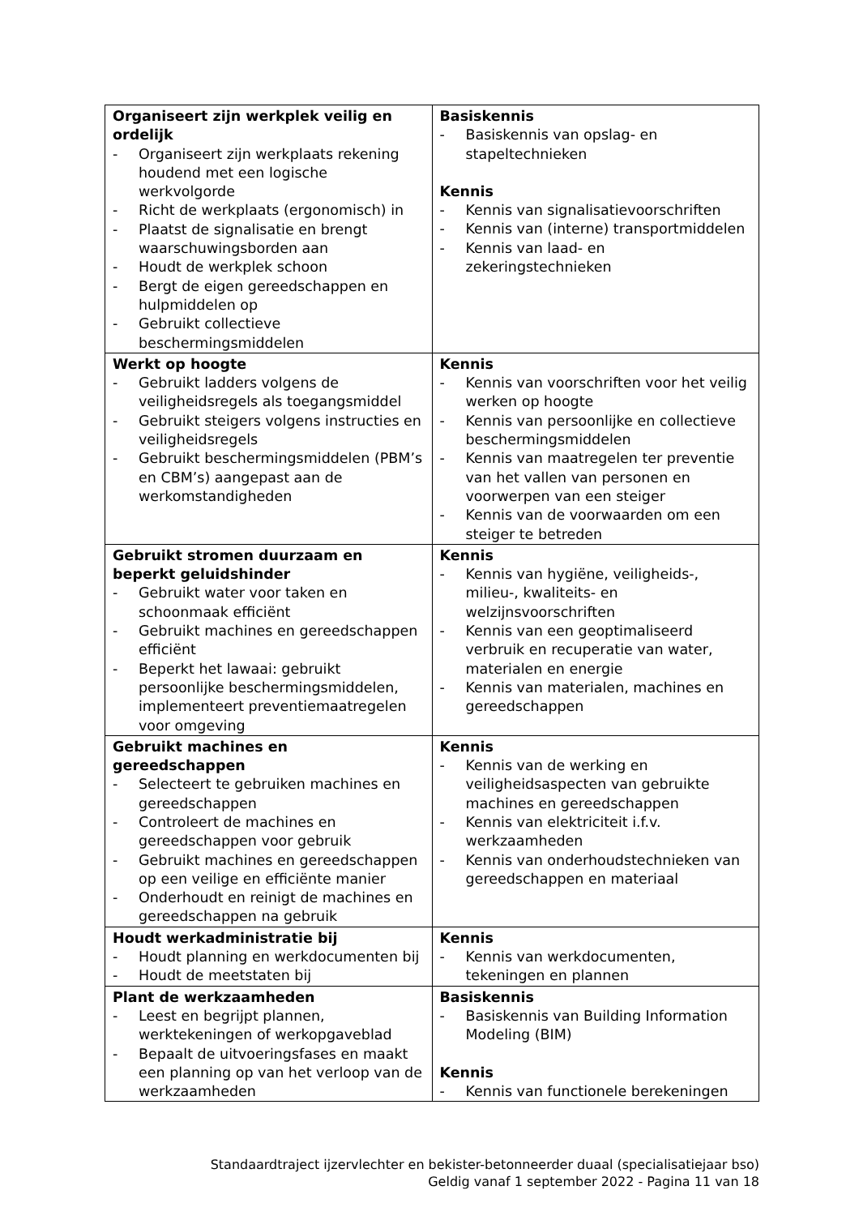| Organiseert zijn werkplek veilig en ordelijk - Organiseert zijn werkplaats rekening houdend met een logische werkvolgorde - Richt de werkplaats (ergonomisch) in - Plaatst de signalisatie en brengt waarschuwingsborden aan - Houdt de werkplek schoon - Bergt de eigen gereedschappen en hulpmiddelen op - Gebruikt collectieve beschermingsmiddelen | Basiskennis - Basiskennis van opslag- en stapeltechnieken Kennis - Kennis van signalisatievoorschriften - Kennis van (interne) transportmiddelen - Kennis van laad- en zekeringstechnieken |
| Werkt op hoogte - Gebruikt ladders volgens de veiligheidsregels als toegangsmiddel - Gebruikt steigers volgens instructies en veiligheidsregels - Gebruikt beschermingsmiddelen (PBM’s en CBM’s) aangepast aan de werkomstandigheden | Kennis - Kennis van voorschriften voor het veilig werken op hoogte - Kennis van persoonlijke en collectieve beschermingsmiddelen - Kennis van maatregelen ter preventie van het vallen van personen en voorwerpen van een steiger - Kennis van de voorwaarden om een steiger te betreden |
| Gebruikt stromen duurzaam en beperkt geluidshinder - Gebruikt water voor taken en schoonmaak efficiënt - Gebruikt machines en gereedschappen efficiënt - Beperkt het lawaai: gebruikt persoonlijke beschermingsmiddelen, implementeert preventiemaatregelen voor omgeving | Kennis - Kennis van hygiëne, veiligheids-, milieu-, kwaliteits- en welzijnsvoorschriften - Kennis van een geoptimaliseerd verbruik en recuperatie van water, materialen en energie - Kennis van materialen, machines en gereedschappen |
| Gebruikt machines en gereedschappen - Selecteert te gebruiken machines en gereedschappen - Controleert de machines en gereedschappen voor gebruik - Gebruikt machines en gereedschappen op een veilige en efficiënte manier - Onderhoudt en reinigt de machines en gereedschappen na gebruik | Kennis - Kennis van de werking en veiligheidsaspecten van gebruikte machines en gereedschappen - Kennis van elektriciteit i.f.v. werkzaamheden - Kennis van onderhoudstechnieken van gereedschappen en materiaal |
| Houdt werkadministratie bij - Houdt planning en werkdocumenten bij - Houdt de meetstaten bij | Kennis - Kennis van werkdocumenten, tekeningen en plannen |
| Plant de werkzaamheden - Leest en begrijpt plannen, werktekeningen of werkopgaveblad - Bepaalt de uitvoeringsfases en maakt een planning op van het verloop van de werkzaamheden | Basiskennis - Basiskennis van Building Information Modeling (BIM) Kennis - Kennis van functionele berekeningen |
Standaardtraject ijzervlechter en bekister-betonneerder duaal (specialisatiejaar bso)
Geldig vanaf 1 september 2022 - Pagina 11 van 18